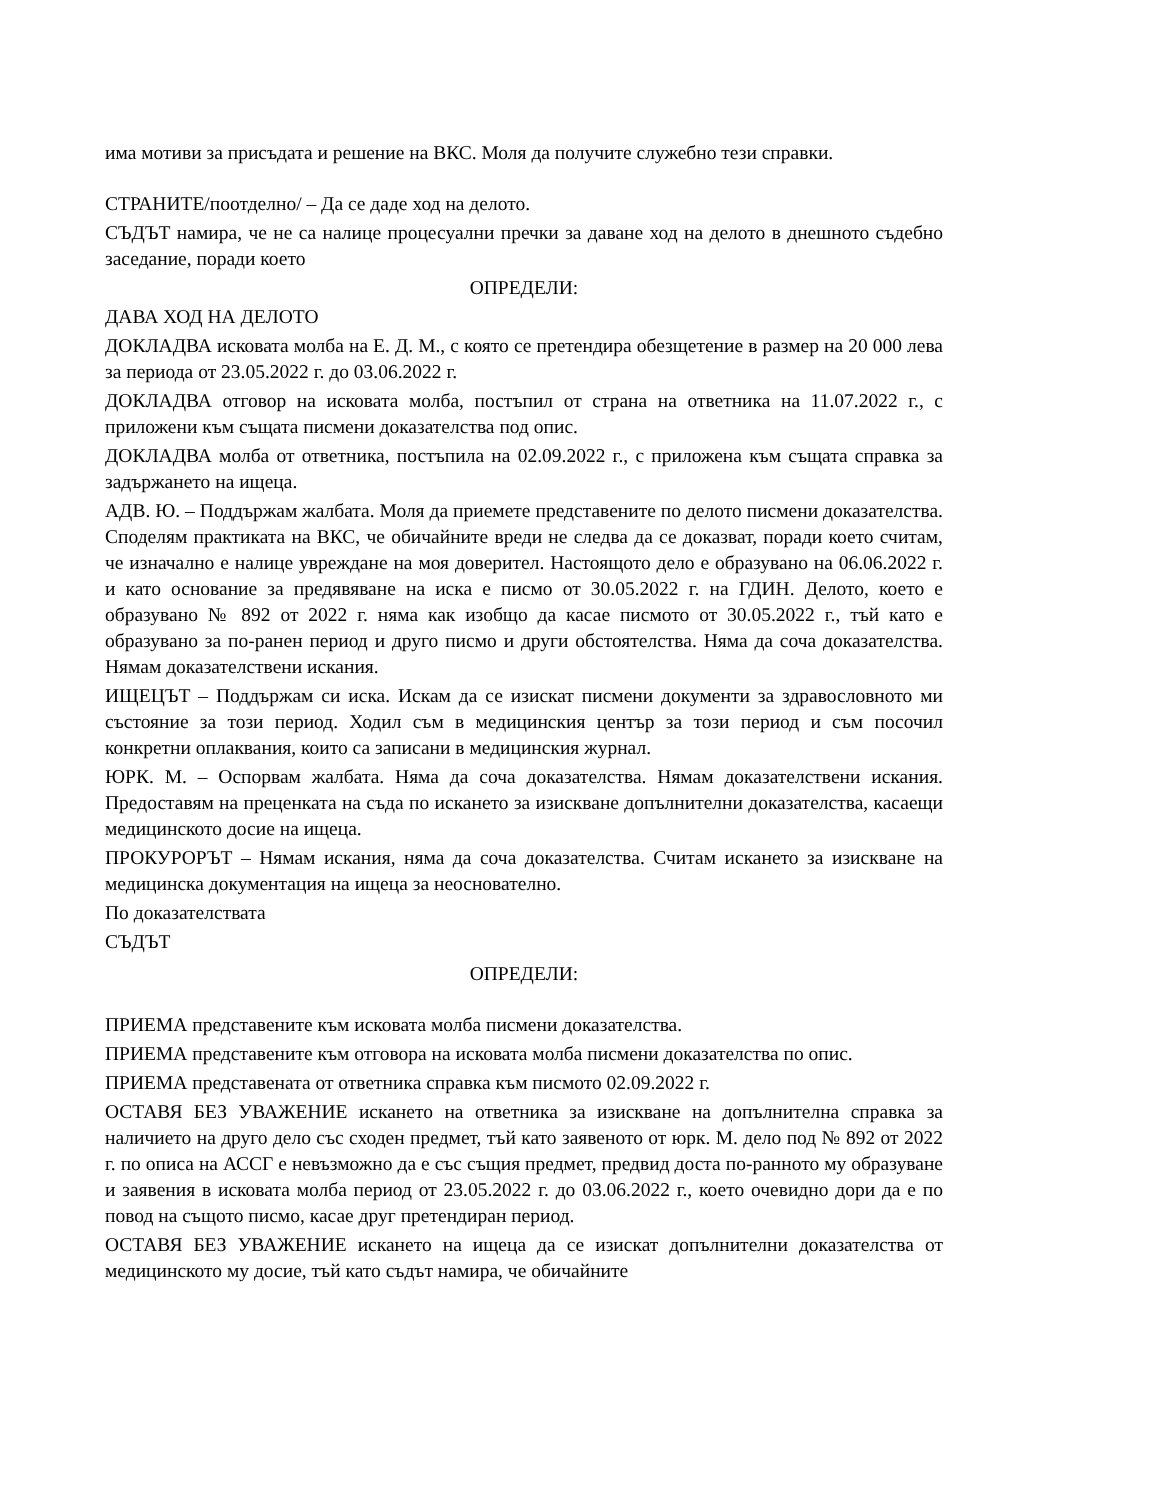има мотиви за присъдата и решение на ВКС. Моля да получите служебно тези справки.
СТРАНИТЕ/поотделно/ – Да се даде ход на делото.
СЪДЪТ намира, че не са налице процесуални пречки за даване ход на делото в днешното съдебно заседание, поради което
ОПРЕДЕЛИ:
ДАВА ХОД НА ДЕЛОТО
ДОКЛАДВА исковата молба на Е. Д. М., с която се претендира обезщетение в размер на 20 000 лева за периода от 23.05.2022 г. до 03.06.2022 г.
ДОКЛАДВА отговор на исковата молба, постъпил от страна на ответника на 11.07.2022 г., с приложени към същата писмени доказателства под опис.
ДОКЛАДВА молба от ответника, постъпила на 02.09.2022 г., с приложена към същата справка за задържането на ищеца.
АДВ. Ю. – Поддържам жалбата. Моля да приемете представените по делото писмени доказателства. Споделям практиката на ВКС, че обичайните вреди не следва да се доказват, поради което считам, че изначално е налице увреждане на моя доверител. Настоящото дело е образувано на 06.06.2022 г. и като основание за предявяване на иска е писмо от 30.05.2022 г. на ГДИН. Делото, което е образувано № 892 от 2022 г. няма как изобщо да касае писмото от 30.05.2022 г., тъй като е образувано за по-ранен период и друго писмо и други обстоятелства. Няма да соча доказателства. Нямам доказателствени искания.
ИЩЕЦЪТ – Поддържам си иска. Искам да се изискат писмени документи за здравословното ми състояние за този период. Ходил съм в медицинския център за този период и съм посочил конкретни оплаквания, които са записани в медицинския журнал.
ЮРК. М. – Оспорвам жалбата. Няма да соча доказателства. Нямам доказателствени искания. Предоставям на преценката на съда по искането за изискване допълнителни доказателства, касаещи медицинското досие на ищеца.
ПРОКУРОРЪТ – Нямам искания, няма да соча доказателства. Считам искането за изискване на медицинска документация на ищеца за неоснователно.
По доказателствата
СЪДЪТ
ОПРЕДЕЛИ:
ПРИЕМА представените към исковата молба писмени доказателства.
ПРИЕМА представените към отговора на исковата молба писмени доказателства по опис.
ПРИЕМА представената от ответника справка към писмото 02.09.2022 г.
ОСТАВЯ БЕЗ УВАЖЕНИЕ искането на ответника за изискване на допълнителна справка за наличието на друго дело със сходен предмет, тъй като заявеното от юрк. М. дело под № 892 от 2022 г. по описа на АССГ е невъзможно да е със същия предмет, предвид доста по-ранното му образуване и заявения в исковата молба период от 23.05.2022 г. до 03.06.2022 г., което очевидно дори да е по повод на същото писмо, касае друг претендиран период.
ОСТАВЯ БЕЗ УВАЖЕНИЕ искането на ищеца да се изискат допълнителни доказателства от медицинското му досие, тъй като съдът намира, че обичайните